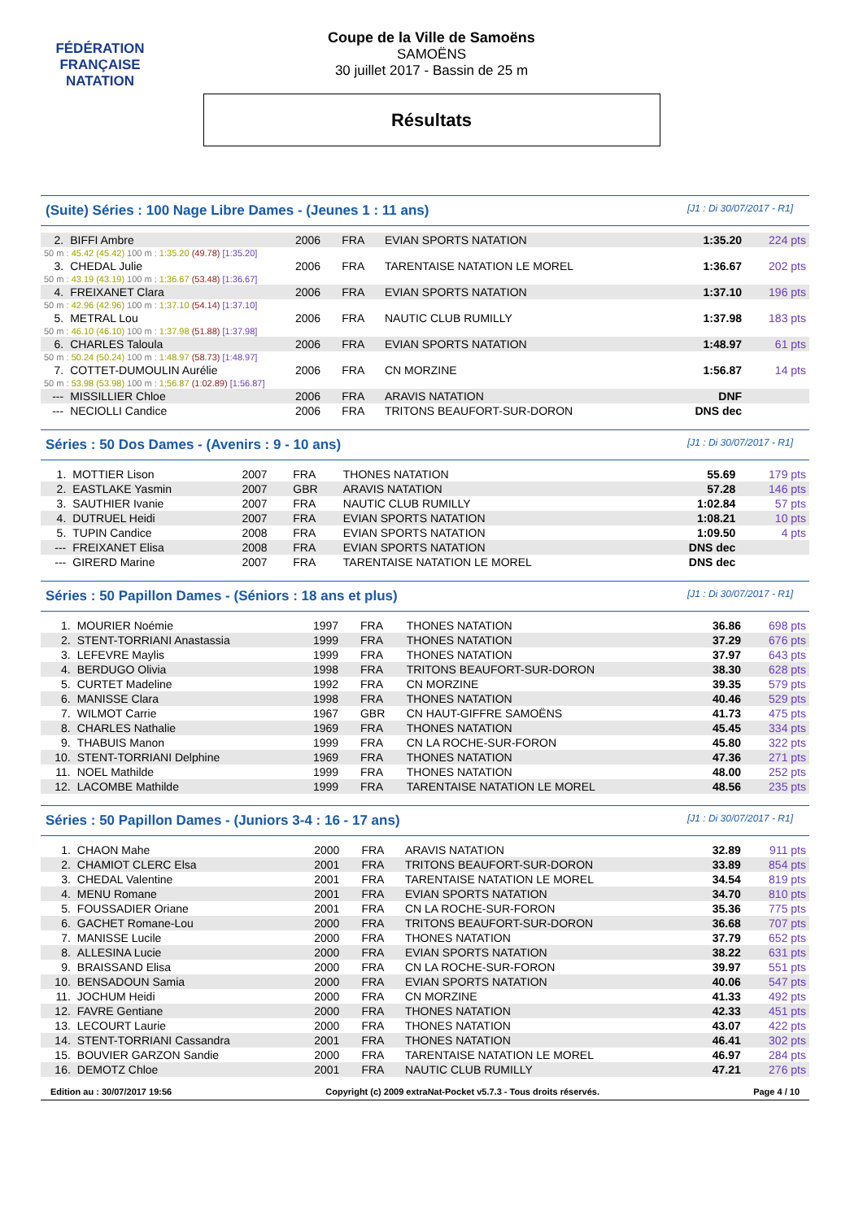FÉDÉRATION FRANÇAISE
NATATION
Coupe de la Ville de Samoëns
SAMOËNS
30 juillet 2017 - Bassin de 25 m
Résultats
(Suite) Séries : 100 Nage Libre Dames - (Jeunes 1 : 11 ans) [J1 : Di 30/07/2017 - R1]
| 2. | BIFFI Ambre | 2006 | FRA | EVIAN SPORTS NATATION | 1:35.20 | 224 pts |
| 50 m : 45.42 (45.42) 100 m : 1:35.20 (49.78) [1:35.20] | | | | | | |
| 3. | CHEDAL Julie | 2006 | FRA | TARENTAISE NATATION LE MOREL | 1:36.67 | 202 pts |
| 50 m : 43.19 (43.19) 100 m : 1:36.67 (53.48) [1:36.67] | | | | | | |
| 4. | FREIXANET Clara | 2006 | FRA | EVIAN SPORTS NATATION | 1:37.10 | 196 pts |
| 50 m : 42.96 (42.96) 100 m : 1:37.10 (54.14) [1:37.10] | | | | | | |
| 5. | METRAL Lou | 2006 | FRA | NAUTIC CLUB RUMILLY | 1:37.98 | 183 pts |
| 50 m : 46.10 (46.10) 100 m : 1:37.98 (51.88) [1:37.98] | | | | | | |
| 6. | CHARLES Taloula | 2006 | FRA | EVIAN SPORTS NATATION | 1:48.97 | 61 pts |
| 50 m : 50.24 (50.24) 100 m : 1:48.97 (58.73) [1:48.97] | | | | | | |
| 7. | COTTET-DUMOULIN Aurélie | 2006 | FRA | CN MORZINE | 1:56.87 | 14 pts |
| 50 m : 53.98 (53.98) 100 m : 1:56.87 (1:02.89) [1:56.87] | | | | | | |
| --- | MISSILLIER Chloe | 2006 | FRA | ARAVIS NATATION | DNF | |
| --- | NECIOLLI Candice | 2006 | FRA | TRITONS BEAUFORT-SUR-DORON | DNS dec | |
Séries : 50 Dos Dames - (Avenirs : 9 - 10 ans) [J1 : Di 30/07/2017 - R1]
| 1. | MOTTIER Lison | 2007 | FRA | THONES NATATION | 55.69 | 179 pts |
| 2. | EASTLAKE Yasmin | 2007 | GBR | ARAVIS NATATION | 57.28 | 146 pts |
| 3. | SAUTHIER Ivanie | 2007 | FRA | NAUTIC CLUB RUMILLY | 1:02.84 | 57 pts |
| 4. | DUTRUEL Heidi | 2007 | FRA | EVIAN SPORTS NATATION | 1:08.21 | 10 pts |
| 5. | TUPIN Candice | 2008 | FRA | EVIAN SPORTS NATATION | 1:09.50 | 4 pts |
| --- | FREIXANET Elisa | 2008 | FRA | EVIAN SPORTS NATATION | DNS dec | |
| --- | GIRERD Marine | 2007 | FRA | TARENTAISE NATATION LE MOREL | DNS dec | |
Séries : 50 Papillon Dames - (Séniors : 18 ans et plus) [J1 : Di 30/07/2017 - R1]
| 1. | MOURIER Noémie | 1997 | FRA | THONES NATATION | 36.86 | 698 pts |
| 2. | STENT-TORRIANI Anastassia | 1999 | FRA | THONES NATATION | 37.29 | 676 pts |
| 3. | LEFEVRE Maylis | 1999 | FRA | THONES NATATION | 37.97 | 643 pts |
| 4. | BERDUGO Olivia | 1998 | FRA | TRITONS BEAUFORT-SUR-DORON | 38.30 | 628 pts |
| 5. | CURTET Madeline | 1992 | FRA | CN MORZINE | 39.35 | 579 pts |
| 6. | MANISSE Clara | 1998 | FRA | THONES NATATION | 40.46 | 529 pts |
| 7. | WILMOT Carrie | 1967 | GBR | CN HAUT-GIFFRE SAMOËNS | 41.73 | 475 pts |
| 8. | CHARLES Nathalie | 1969 | FRA | THONES NATATION | 45.45 | 334 pts |
| 9. | THABUIS Manon | 1999 | FRA | CN LA ROCHE-SUR-FORON | 45.80 | 322 pts |
| 10. | STENT-TORRIANI Delphine | 1969 | FRA | THONES NATATION | 47.36 | 271 pts |
| 11. | NOEL Mathilde | 1999 | FRA | THONES NATATION | 48.00 | 252 pts |
| 12. | LACOMBE Mathilde | 1999 | FRA | TARENTAISE NATATION LE MOREL | 48.56 | 235 pts |
Séries : 50 Papillon Dames - (Juniors 3-4 : 16 - 17 ans) [J1 : Di 30/07/2017 - R1]
| 1. | CHAON Mahe | 2000 | FRA | ARAVIS NATATION | 32.89 | 911 pts |
| 2. | CHAMIOT CLERC Elsa | 2001 | FRA | TRITONS BEAUFORT-SUR-DORON | 33.89 | 854 pts |
| 3. | CHEDAL Valentine | 2001 | FRA | TARENTAISE NATATION LE MOREL | 34.54 | 819 pts |
| 4. | MENU Romane | 2001 | FRA | EVIAN SPORTS NATATION | 34.70 | 810 pts |
| 5. | FOUSSADIER Oriane | 2001 | FRA | CN LA ROCHE-SUR-FORON | 35.36 | 775 pts |
| 6. | GACHET Romane-Lou | 2000 | FRA | TRITONS BEAUFORT-SUR-DORON | 36.68 | 707 pts |
| 7. | MANISSE Lucile | 2000 | FRA | THONES NATATION | 37.79 | 652 pts |
| 8. | ALLESINA Lucie | 2000 | FRA | EVIAN SPORTS NATATION | 38.22 | 631 pts |
| 9. | BRAISSAND Elisa | 2000 | FRA | CN LA ROCHE-SUR-FORON | 39.97 | 551 pts |
| 10. | BENSADOUN Samia | 2000 | FRA | EVIAN SPORTS NATATION | 40.06 | 547 pts |
| 11. | JOCHUM Heidi | 2000 | FRA | CN MORZINE | 41.33 | 492 pts |
| 12. | FAVRE Gentiane | 2000 | FRA | THONES NATATION | 42.33 | 451 pts |
| 13. | LECOURT Laurie | 2000 | FRA | THONES NATATION | 43.07 | 422 pts |
| 14. | STENT-TORRIANI Cassandra | 2001 | FRA | THONES NATATION | 46.41 | 302 pts |
| 15. | BOUVIER GARZON Sandie | 2000 | FRA | TARENTAISE NATATION LE MOREL | 46.97 | 284 pts |
| 16. | DEMOTZ Chloe | 2001 | FRA | NAUTIC CLUB RUMILLY | 47.21 | 276 pts |
Edition au : 30/07/2017 19:56 Copyright (c) 2009 extraNat-Pocket v5.7.3 - Tous droits réservés. Page 4 / 10